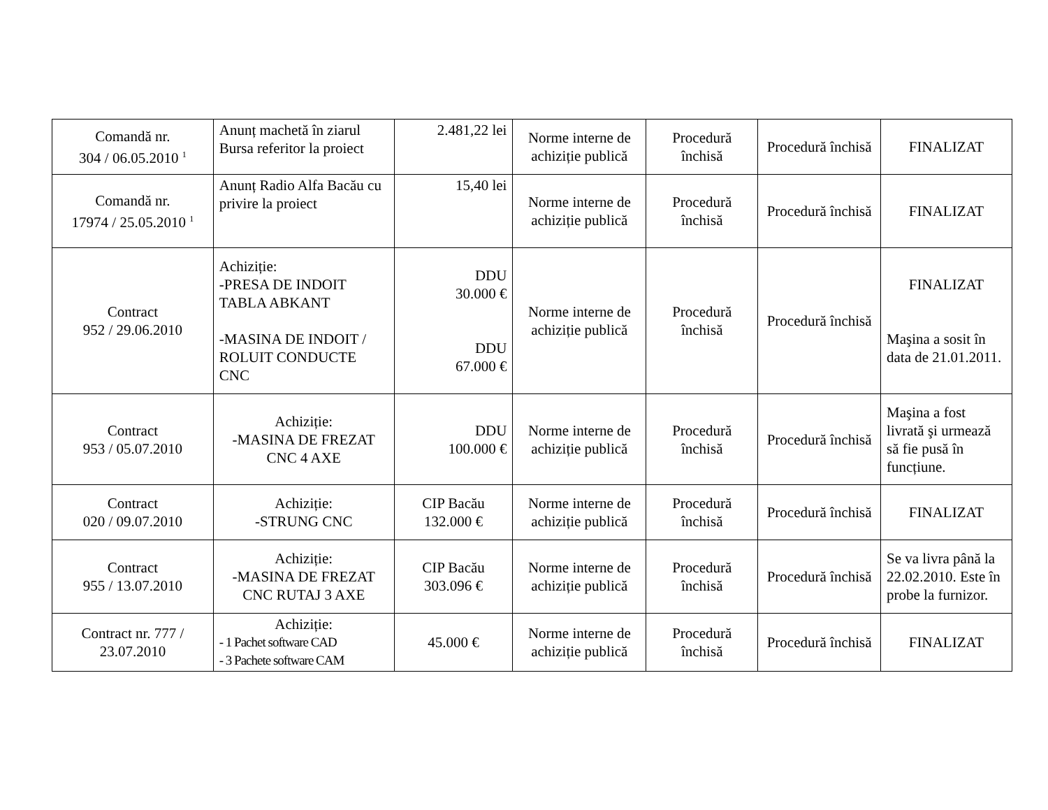| Comandă nr. 304 / 06.05.2010 <sup>1</sup> | Anunț machetă în ziarul Bursa referitor la proiect | 2.481,22 lei | Norme interne de achiziție publică | Procedură închisă | Procedură închisă | FINALIZAT |
| Comandă nr. 17974 / 25.05.2010 <sup>1</sup> | Anunț Radio Alfa Bacău cu privire la proiect | 15,40 lei | Norme interne de achiziție publică | Procedură închisă | Procedură închisă | FINALIZAT |
| Contract 952 / 29.06.2010 | Achiziție: -PRESA DE INDOIT TABLA ABKANT -MASINA DE INDOIT / ROLUIT CONDUCTE CNC | DDU 30.000 € DDU 67.000 € | Norme interne de achiziție publică | Procedură închisă | Procedură închisă | FINALIZAT Maşina a sosit în data de 21.01.2011. |
| Contract 953 / 05.07.2010 | Achiziție: -MASINA DE FREZAT CNC 4 AXE | DDU 100.000 € | Norme interne de achiziție publică | Procedură închisă | Procedură închisă | Maşina a fost livrată şi urmează să fie pusă în funcțiune. |
| Contract 020 / 09.07.2010 | Achiziție: -STRUNG CNC | CIP Bacău 132.000 € | Norme interne de achiziție publică | Procedură închisă | Procedură închisă | FINALIZAT |
| Contract 955 / 13.07.2010 | Achiziție: -MASINA DE FREZAT CNC RUTAJ 3 AXE | CIP Bacău 303.096 € | Norme interne de achiziție publică | Procedură închisă | Procedură închisă | Se va livra până la 22.02.2010. Este în probe la furnizor. |
| Contract nr. 777 / 23.07.2010 | Achiziție: - 1 Pachet software CAD - 3 Pachete software CAM | 45.000 € | Norme interne de achiziție publică | Procedură închisă | Procedură închisă | FINALIZAT |